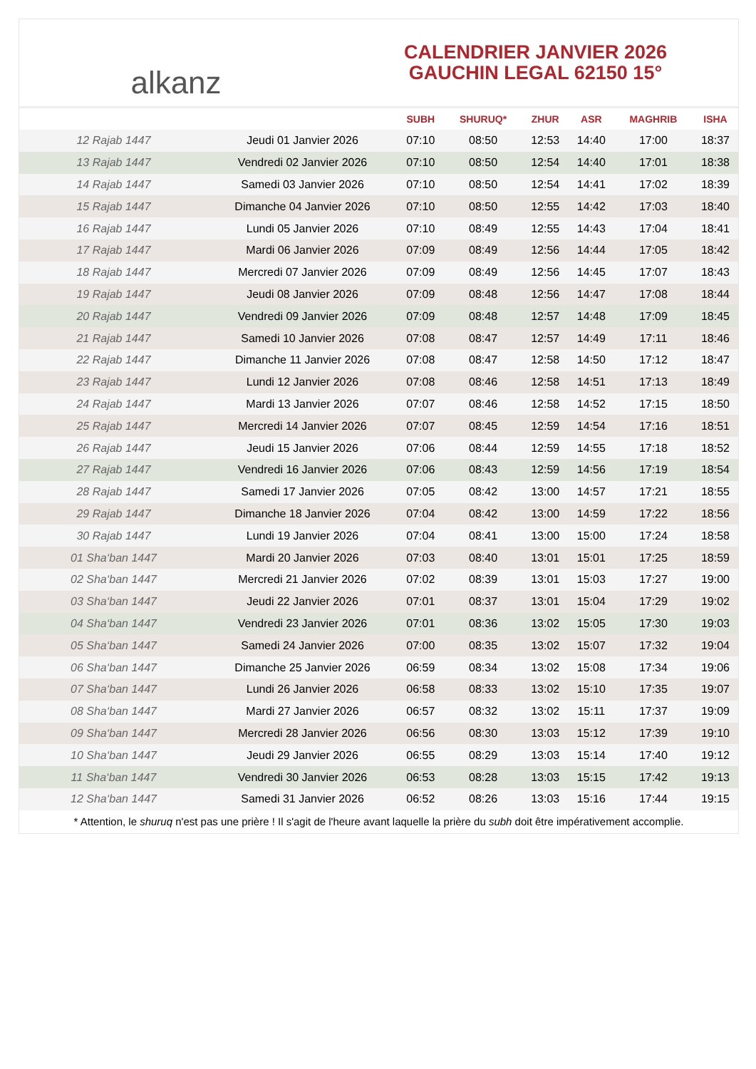alkanz
CALENDRIER JANVIER 2026
GAUCHIN LEGAL 62150 15°
| | | SUBH | SHURUQ* | ZHUR | ASR | MAGHRIB | ISHA |
| --- | --- | --- | --- | --- | --- | --- | --- |
| 12 Rajab 1447 | Jeudi 01 Janvier 2026 | 07:10 | 08:50 | 12:53 | 14:40 | 17:00 | 18:37 |
| 13 Rajab 1447 | Vendredi 02 Janvier 2026 | 07:10 | 08:50 | 12:54 | 14:40 | 17:01 | 18:38 |
| 14 Rajab 1447 | Samedi 03 Janvier 2026 | 07:10 | 08:50 | 12:54 | 14:41 | 17:02 | 18:39 |
| 15 Rajab 1447 | Dimanche 04 Janvier 2026 | 07:10 | 08:50 | 12:55 | 14:42 | 17:03 | 18:40 |
| 16 Rajab 1447 | Lundi 05 Janvier 2026 | 07:10 | 08:49 | 12:55 | 14:43 | 17:04 | 18:41 |
| 17 Rajab 1447 | Mardi 06 Janvier 2026 | 07:09 | 08:49 | 12:56 | 14:44 | 17:05 | 18:42 |
| 18 Rajab 1447 | Mercredi 07 Janvier 2026 | 07:09 | 08:49 | 12:56 | 14:45 | 17:07 | 18:43 |
| 19 Rajab 1447 | Jeudi 08 Janvier 2026 | 07:09 | 08:48 | 12:56 | 14:47 | 17:08 | 18:44 |
| 20 Rajab 1447 | Vendredi 09 Janvier 2026 | 07:09 | 08:48 | 12:57 | 14:48 | 17:09 | 18:45 |
| 21 Rajab 1447 | Samedi 10 Janvier 2026 | 07:08 | 08:47 | 12:57 | 14:49 | 17:11 | 18:46 |
| 22 Rajab 1447 | Dimanche 11 Janvier 2026 | 07:08 | 08:47 | 12:58 | 14:50 | 17:12 | 18:47 |
| 23 Rajab 1447 | Lundi 12 Janvier 2026 | 07:08 | 08:46 | 12:58 | 14:51 | 17:13 | 18:49 |
| 24 Rajab 1447 | Mardi 13 Janvier 2026 | 07:07 | 08:46 | 12:58 | 14:52 | 17:15 | 18:50 |
| 25 Rajab 1447 | Mercredi 14 Janvier 2026 | 07:07 | 08:45 | 12:59 | 14:54 | 17:16 | 18:51 |
| 26 Rajab 1447 | Jeudi 15 Janvier 2026 | 07:06 | 08:44 | 12:59 | 14:55 | 17:18 | 18:52 |
| 27 Rajab 1447 | Vendredi 16 Janvier 2026 | 07:06 | 08:43 | 12:59 | 14:56 | 17:19 | 18:54 |
| 28 Rajab 1447 | Samedi 17 Janvier 2026 | 07:05 | 08:42 | 13:00 | 14:57 | 17:21 | 18:55 |
| 29 Rajab 1447 | Dimanche 18 Janvier 2026 | 07:04 | 08:42 | 13:00 | 14:59 | 17:22 | 18:56 |
| 30 Rajab 1447 | Lundi 19 Janvier 2026 | 07:04 | 08:41 | 13:00 | 15:00 | 17:24 | 18:58 |
| 01 Sha‘ban 1447 | Mardi 20 Janvier 2026 | 07:03 | 08:40 | 13:01 | 15:01 | 17:25 | 18:59 |
| 02 Sha‘ban 1447 | Mercredi 21 Janvier 2026 | 07:02 | 08:39 | 13:01 | 15:03 | 17:27 | 19:00 |
| 03 Sha‘ban 1447 | Jeudi 22 Janvier 2026 | 07:01 | 08:37 | 13:01 | 15:04 | 17:29 | 19:02 |
| 04 Sha‘ban 1447 | Vendredi 23 Janvier 2026 | 07:01 | 08:36 | 13:02 | 15:05 | 17:30 | 19:03 |
| 05 Sha‘ban 1447 | Samedi 24 Janvier 2026 | 07:00 | 08:35 | 13:02 | 15:07 | 17:32 | 19:04 |
| 06 Sha‘ban 1447 | Dimanche 25 Janvier 2026 | 06:59 | 08:34 | 13:02 | 15:08 | 17:34 | 19:06 |
| 07 Sha‘ban 1447 | Lundi 26 Janvier 2026 | 06:58 | 08:33 | 13:02 | 15:10 | 17:35 | 19:07 |
| 08 Sha‘ban 1447 | Mardi 27 Janvier 2026 | 06:57 | 08:32 | 13:02 | 15:11 | 17:37 | 19:09 |
| 09 Sha‘ban 1447 | Mercredi 28 Janvier 2026 | 06:56 | 08:30 | 13:03 | 15:12 | 17:39 | 19:10 |
| 10 Sha‘ban 1447 | Jeudi 29 Janvier 2026 | 06:55 | 08:29 | 13:03 | 15:14 | 17:40 | 19:12 |
| 11 Sha‘ban 1447 | Vendredi 30 Janvier 2026 | 06:53 | 08:28 | 13:03 | 15:15 | 17:42 | 19:13 |
| 12 Sha‘ban 1447 | Samedi 31 Janvier 2026 | 06:52 | 08:26 | 13:03 | 15:16 | 17:44 | 19:15 |
* Attention, le shuruq n'est pas une prière ! Il s'agit de l'heure avant laquelle la prière du subh doit être impérativement accomplie.